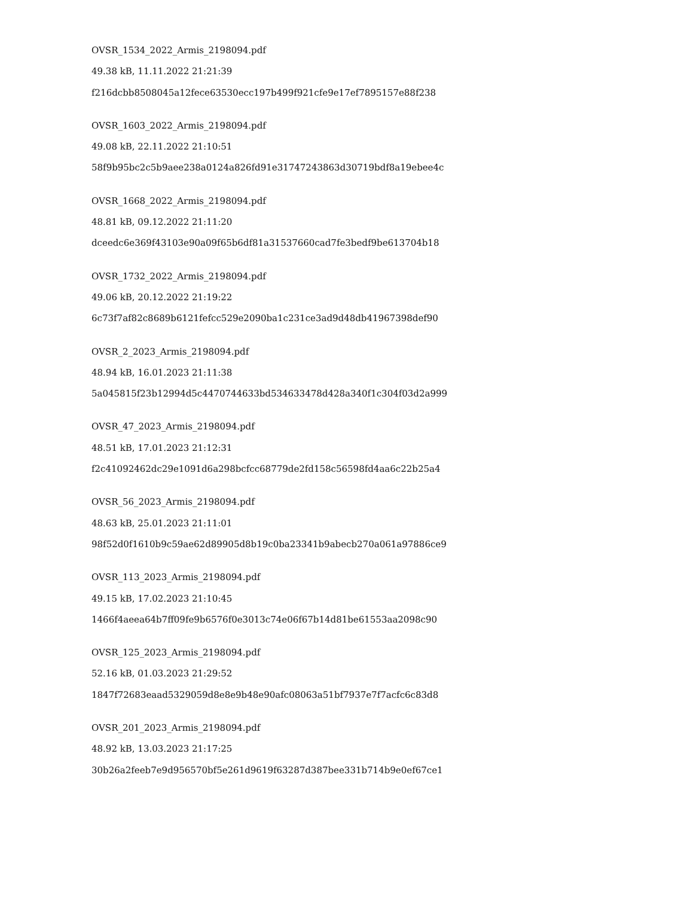OVSR_1534_2022_Armis_2198094.pdf
49.38 kB, 11.11.2022 21:21:39
f216dcbb8508045a12fece63530ecc197b499f921cfe9e17ef7895157e88f238
OVSR_1603_2022_Armis_2198094.pdf
49.08 kB, 22.11.2022 21:10:51
58f9b95bc2c5b9aee238a0124a826fd91e31747243863d30719bdf8a19ebee4c
OVSR_1668_2022_Armis_2198094.pdf
48.81 kB, 09.12.2022 21:11:20
dceedc6e369f43103e90a09f65b6df81a31537660cad7fe3bedf9be613704b18
OVSR_1732_2022_Armis_2198094.pdf
49.06 kB, 20.12.2022 21:19:22
6c73f7af82c8689b6121fefcc529e2090ba1c231ce3ad9d48db41967398def90
OVSR_2_2023_Armis_2198094.pdf
48.94 kB, 16.01.2023 21:11:38
5a045815f23b12994d5c4470744633bd534633478d428a340f1c304f03d2a999
OVSR_47_2023_Armis_2198094.pdf
48.51 kB, 17.01.2023 21:12:31
f2c41092462dc29e1091d6a298bcfcc68779de2fd158c56598fd4aa6c22b25a4
OVSR_56_2023_Armis_2198094.pdf
48.63 kB, 25.01.2023 21:11:01
98f52d0f1610b9c59ae62d89905d8b19c0ba23341b9abecb270a061a97886ce9
OVSR_113_2023_Armis_2198094.pdf
49.15 kB, 17.02.2023 21:10:45
1466f4aeea64b7ff09fe9b6576f0e3013c74e06f67b14d81be61553aa2098c90
OVSR_125_2023_Armis_2198094.pdf
52.16 kB, 01.03.2023 21:29:52
1847f72683eaad5329059d8e8e9b48e90afc08063a51bf7937e7f7acfc6c83d8
OVSR_201_2023_Armis_2198094.pdf
48.92 kB, 13.03.2023 21:17:25
30b26a2feeb7e9d956570bf5e261d9619f63287d387bee331b714b9e0ef67ce1